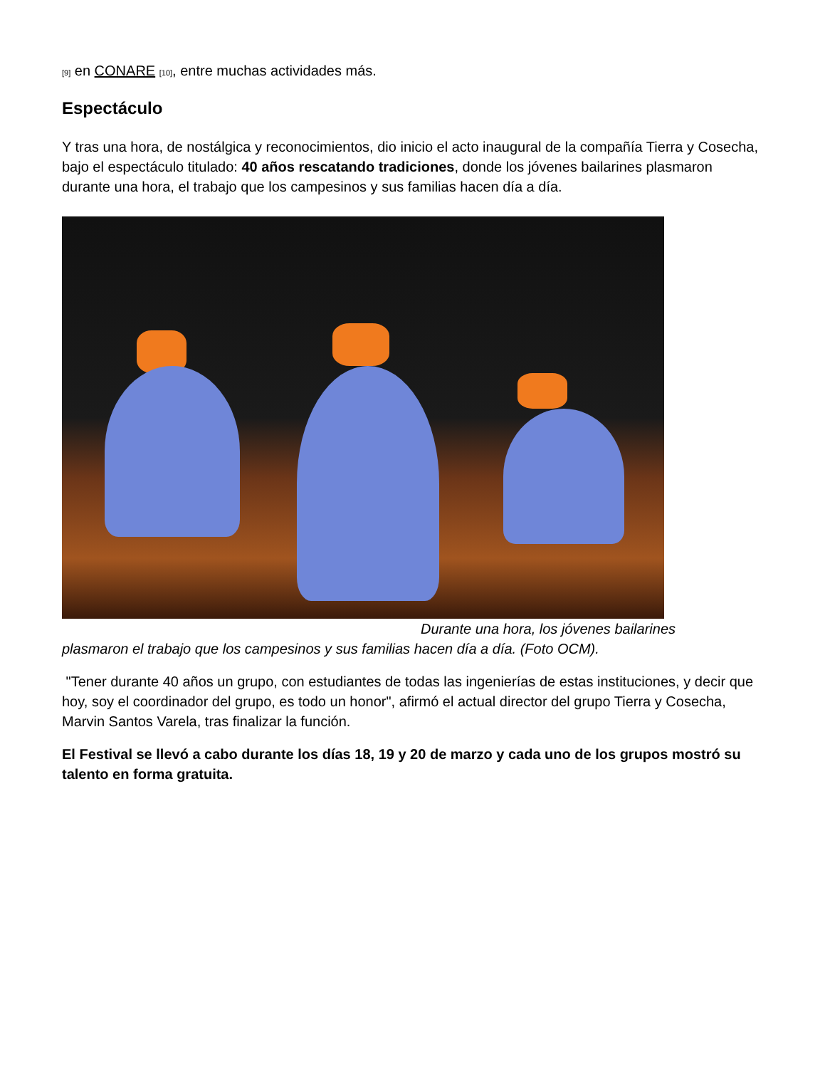[9] en CONARE [10], entre muchas actividades más.
Espectáculo
Y tras una hora, de nostálgica y reconocimientos, dio inicio el acto inaugural de la compañía Tierra y Cosecha, bajo el espectáculo titulado: 40 años rescatando tradiciones, donde los jóvenes bailarines plasmaron durante una hora, el trabajo que los campesinos y sus familias hacen día a día.
Durante una hora, los jóvenes bailarines
plasmaron el trabajo que los campesinos y sus familias hacen día a día. (Foto OCM).
"Tener durante 40 años un grupo, con estudiantes de todas las ingenierías de estas instituciones, y decir que hoy, soy el coordinador del grupo, es todo un honor", afirmó el actual director del grupo Tierra y Cosecha, Marvin Santos Varela, tras finalizar la función.
El Festival se llevó a cabo durante los días 18, 19 y 20 de marzo y cada uno de los grupos mostró su talento en forma gratuita.